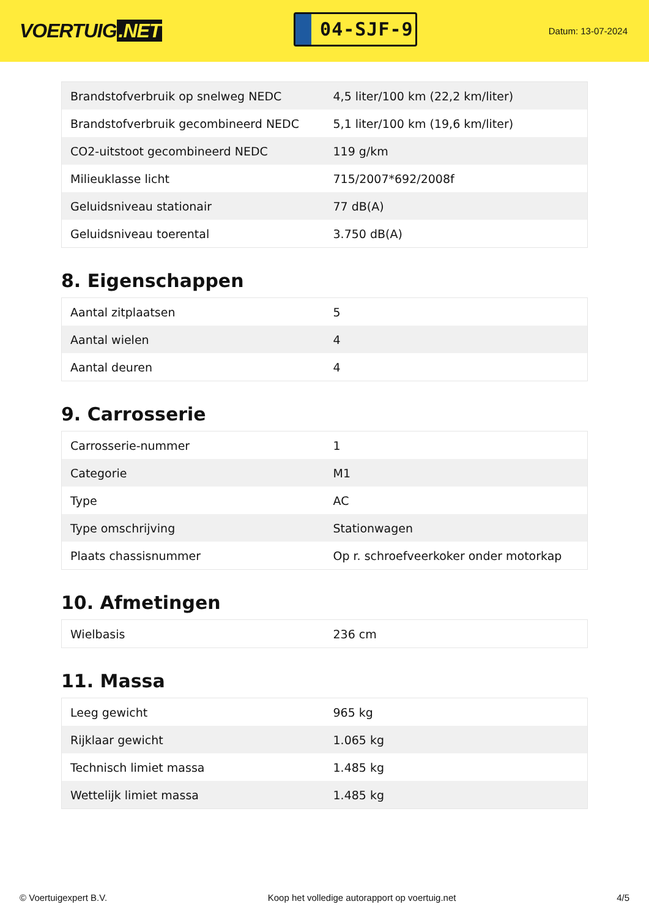VOERTUIG.NET
04-SJF-9
Datum: 13-07-2024
| Brandstofverbruik op snelweg NEDC | 4,5 liter/100 km (22,2 km/liter) |
| Brandstofverbruik gecombineerd NEDC | 5,1 liter/100 km (19,6 km/liter) |
| CO2-uitstoot gecombineerd NEDC | 119 g/km |
| Milieuklasse licht | 715/2007*692/2008f |
| Geluidsniveau stationair | 77 dB(A) |
| Geluidsniveau toerental | 3.750 dB(A) |
8. Eigenschappen
| Aantal zitplaatsen | 5 |
| Aantal wielen | 4 |
| Aantal deuren | 4 |
9. Carrosserie
| Carrosserie-nummer | 1 |
| Categorie | M1 |
| Type | AC |
| Type omschrijving | Stationwagen |
| Plaats chassisnummer | Op r. schroefveerkoker onder motorkap |
10. Afmetingen
| Wielbasis | 236 cm |
11. Massa
| Leeg gewicht | 965 kg |
| Rijklaar gewicht | 1.065 kg |
| Technisch limiet massa | 1.485 kg |
| Wettelijk limiet massa | 1.485 kg |
© Voertuigexpert B.V. Koop het volledige autorapport op voertuig.net 4/5